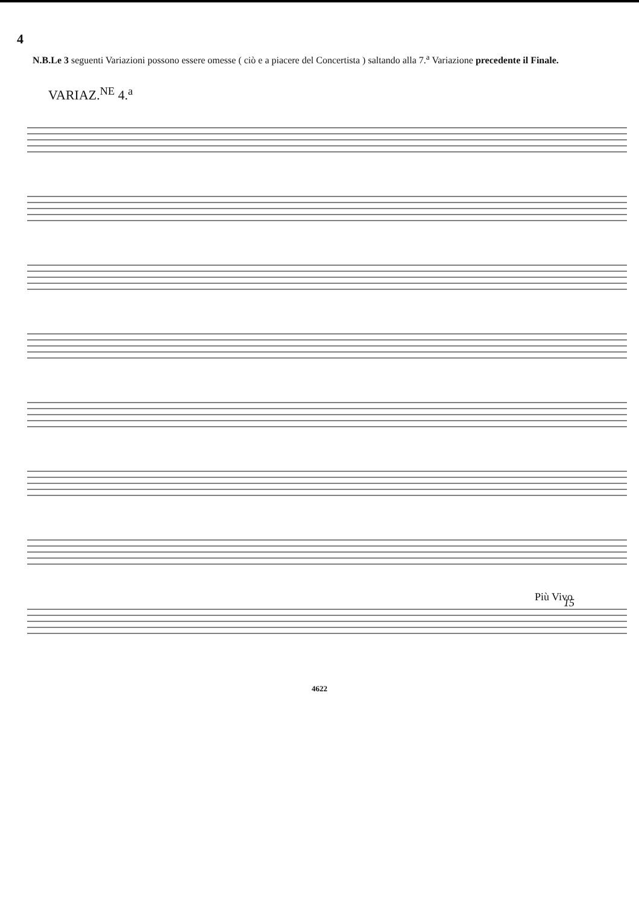4
N.B.Le 3 seguenti Variazioni possono essere omesse ( ciò e a piacere del Concertista ) saltando alla 7.<sup>a</sup> Variazione precedente il Finale.
VARIAZ.<sup>NE</sup> 4.<sup>a</sup>
Più Vivo
15
4622